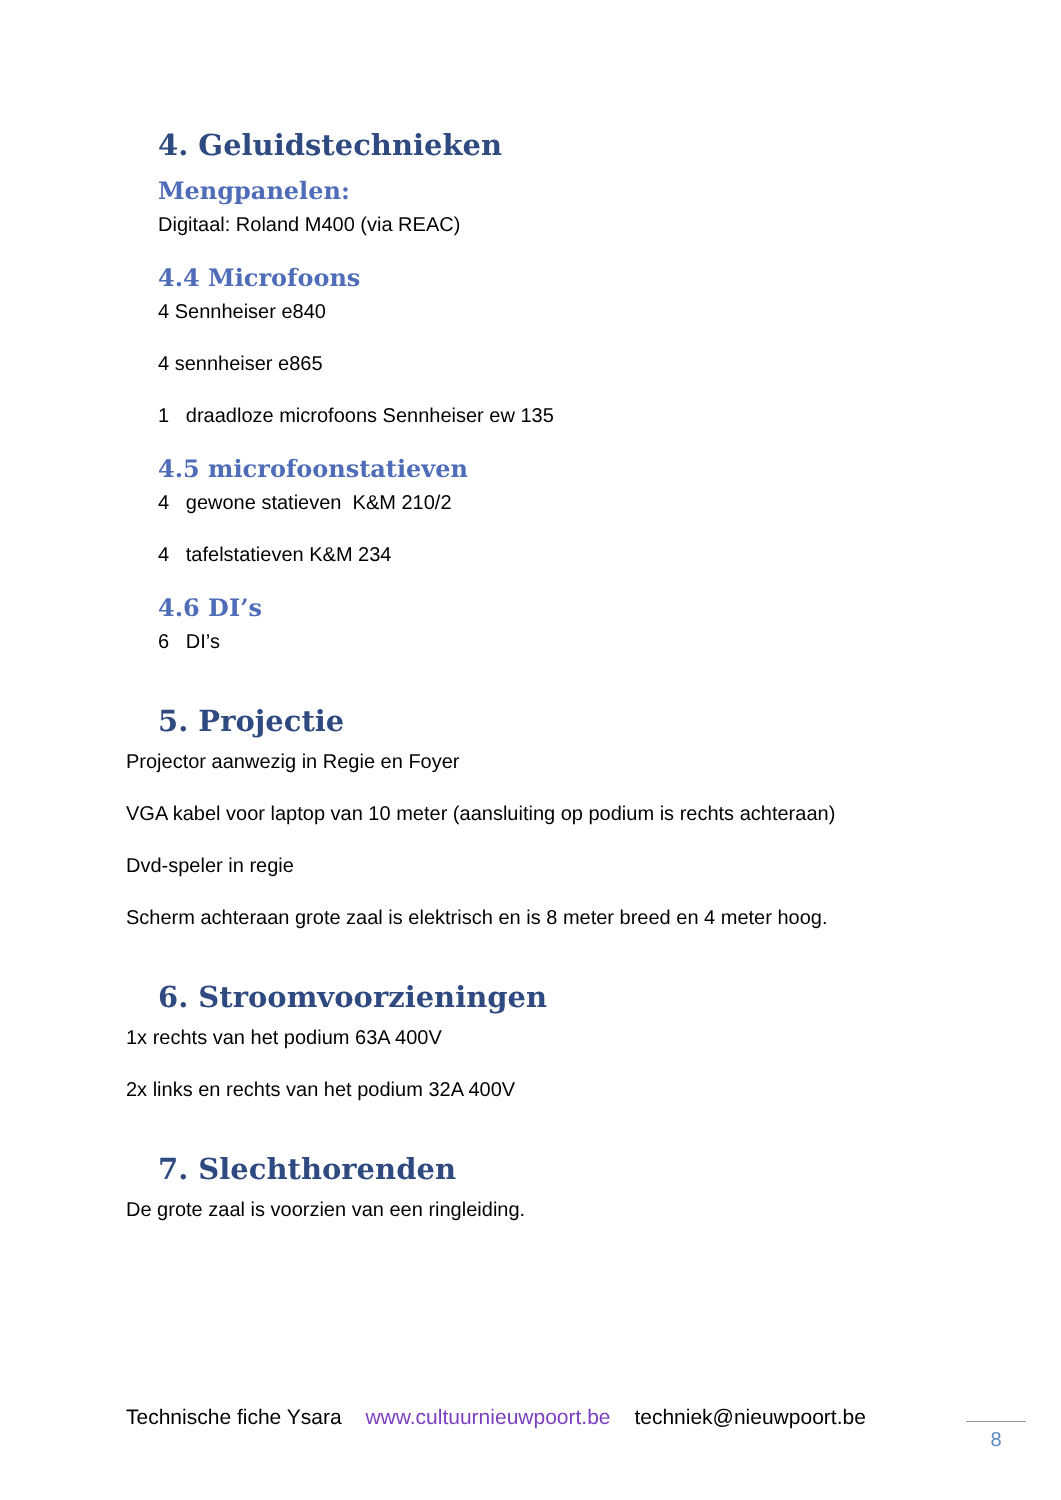4. Geluidstechnieken
Mengpanelen:
Digitaal: Roland M400 (via REAC)
4.4 Microfoons
4 Sennheiser e840
4 sennheiser e865
1 draadloze microfoons Sennheiser ew 135
4.5 microfoonstatieven
4 gewone statieven K&M 210/2
4 tafelstatieven K&M 234
4.6 DI’s
6 DI’s
5. Projectie
Projector aanwezig in Regie en Foyer
VGA kabel voor laptop van 10 meter (aansluiting op podium is rechts achteraan)
Dvd-speler in regie
Scherm achteraan grote zaal is elektrisch en is 8 meter breed en 4 meter hoog.
6. Stroomvoorzieningen
1x rechts van het podium 63A 400V
2x links en rechts van het podium 32A 400V
7. Slechthorenden
De grote zaal is voorzien van een ringleiding.
Technische fiche Ysara www.cultuurnieuwpoort.be techniek@nieuwpoort.be
8